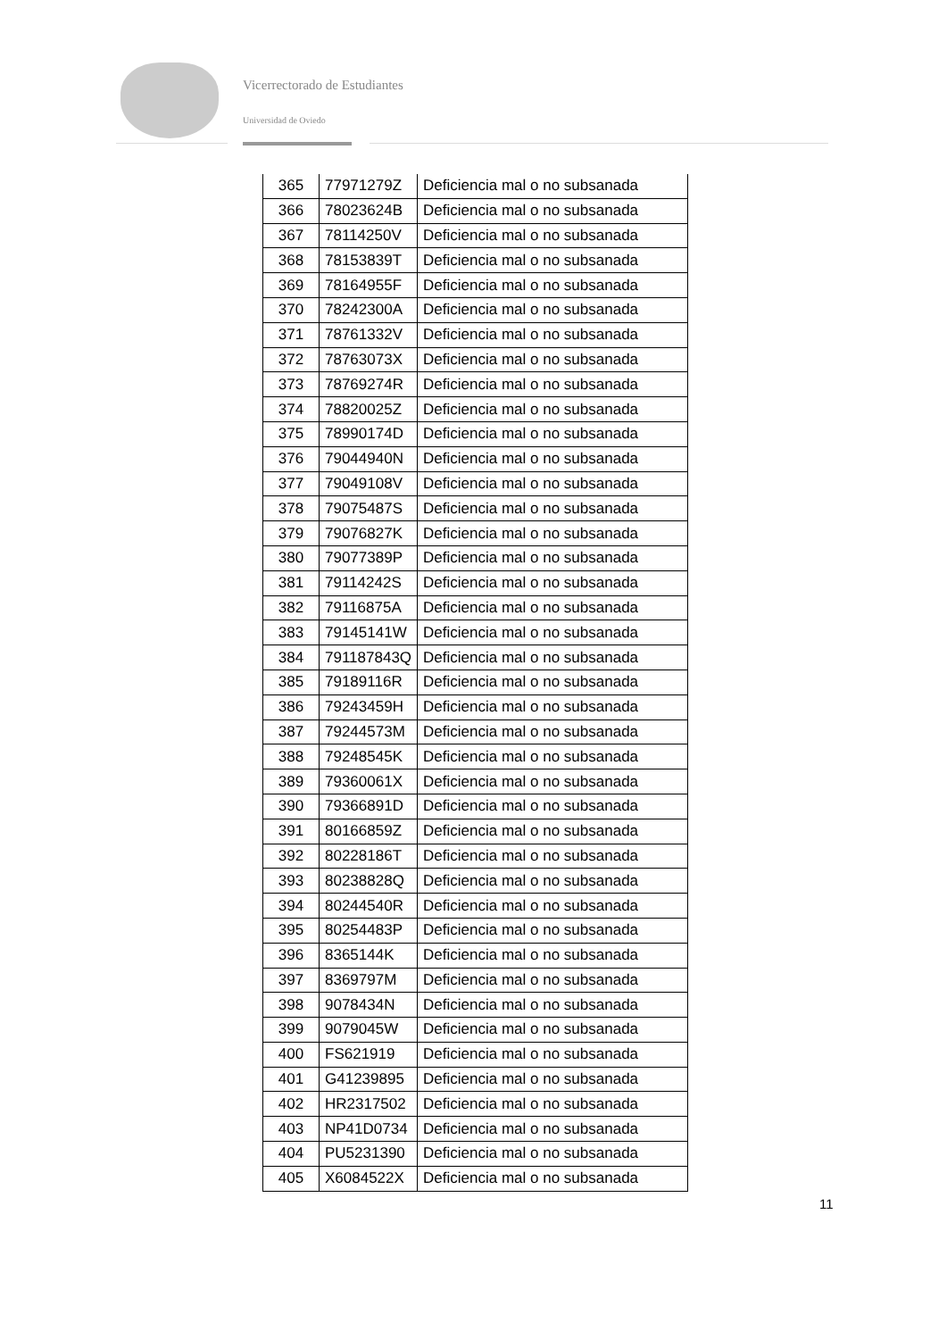Vicerrectorado de Estudiantes
Universidad de Oviedo
| 365 | 77971279Z | Deficiencia mal o no subsanada |
| 366 | 78023624B | Deficiencia mal o no subsanada |
| 367 | 78114250V | Deficiencia mal o no subsanada |
| 368 | 78153839T | Deficiencia mal o no subsanada |
| 369 | 78164955F | Deficiencia mal o no subsanada |
| 370 | 78242300A | Deficiencia mal o no subsanada |
| 371 | 78761332V | Deficiencia mal o no subsanada |
| 372 | 78763073X | Deficiencia mal o no subsanada |
| 373 | 78769274R | Deficiencia mal o no subsanada |
| 374 | 78820025Z | Deficiencia mal o no subsanada |
| 375 | 78990174D | Deficiencia mal o no subsanada |
| 376 | 79044940N | Deficiencia mal o no subsanada |
| 377 | 79049108V | Deficiencia mal o no subsanada |
| 378 | 79075487S | Deficiencia mal o no subsanada |
| 379 | 79076827K | Deficiencia mal o no subsanada |
| 380 | 79077389P | Deficiencia mal o no subsanada |
| 381 | 79114242S | Deficiencia mal o no subsanada |
| 382 | 79116875A | Deficiencia mal o no subsanada |
| 383 | 79145141W | Deficiencia mal o no subsanada |
| 384 | 791187843Q | Deficiencia mal o no subsanada |
| 385 | 79189116R | Deficiencia mal o no subsanada |
| 386 | 79243459H | Deficiencia mal o no subsanada |
| 387 | 79244573M | Deficiencia mal o no subsanada |
| 388 | 79248545K | Deficiencia mal o no subsanada |
| 389 | 79360061X | Deficiencia mal o no subsanada |
| 390 | 79366891D | Deficiencia mal o no subsanada |
| 391 | 80166859Z | Deficiencia mal o no subsanada |
| 392 | 80228186T | Deficiencia mal o no subsanada |
| 393 | 80238828Q | Deficiencia mal o no subsanada |
| 394 | 80244540R | Deficiencia mal o no subsanada |
| 395 | 80254483P | Deficiencia mal o no subsanada |
| 396 | 8365144K | Deficiencia mal o no subsanada |
| 397 | 8369797M | Deficiencia mal o no subsanada |
| 398 | 9078434N | Deficiencia mal o no subsanada |
| 399 | 9079045W | Deficiencia mal o no subsanada |
| 400 | FS621919 | Deficiencia mal o no subsanada |
| 401 | G41239895 | Deficiencia mal o no subsanada |
| 402 | HR2317502 | Deficiencia mal o no subsanada |
| 403 | NP41D0734 | Deficiencia mal o no subsanada |
| 404 | PU5231390 | Deficiencia mal o no subsanada |
| 405 | X6084522X | Deficiencia mal o no subsanada |
11